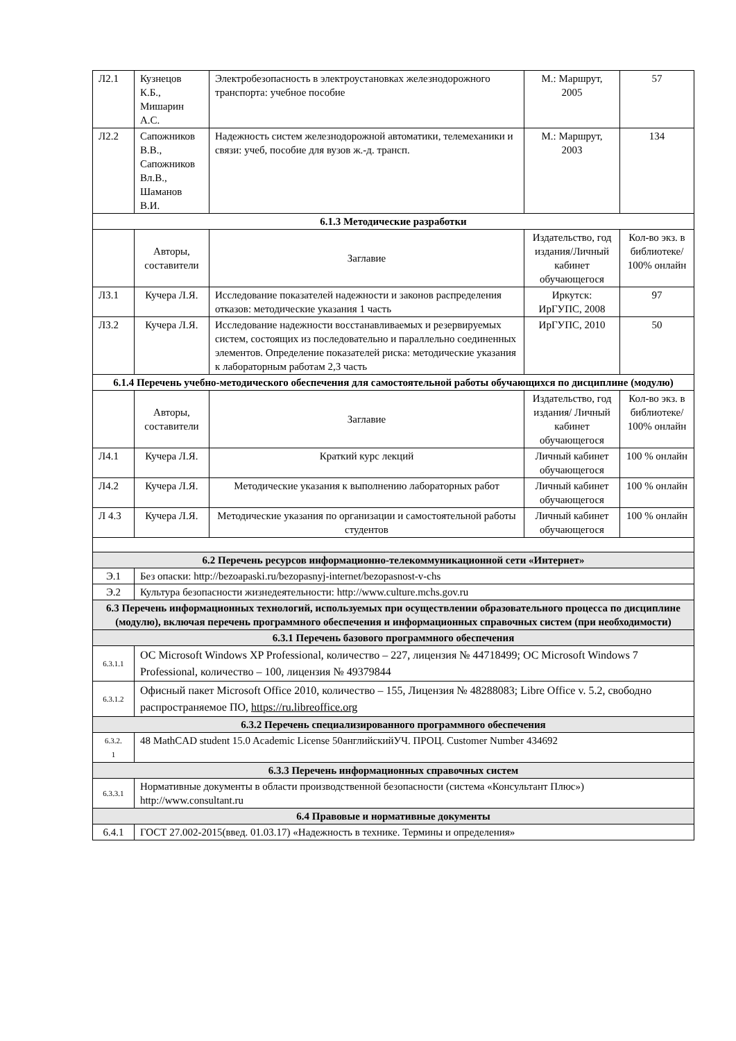| Л2.1 | Кузнецов К.Б., Мишарин А.С. | Электробезопасность в электроустановках железнодорожного транспорта: учебное пособие | М.: Маршрут, 2005 | 57 |
| Л2.2 | Сапожников В.В., Сапожников Вл.В., Шаманов В.И. | Надежность систем железнодорожной автоматики, телемеханики и связи: учеб, пособие для вузов ж.-д. трансп. | М.: Маршрут, 2003 | 134 |
| 6.1.3 Методические разработки | | | | |
| | Авторы, составители | Заглавие | Издательство, год издания/Личный кабинет обучающегося | Кол-во экз. в библиотеке/ 100% онлайн |
| Л3.1 | Кучера Л.Я. | Исследование показателей надежности и законов распределения отказов: методические указания 1 часть | Иркутск: ИрГУПС, 2008 | 97 |
| Л3.2 | Кучера Л.Я. | Исследование надежности восстанавливаемых и резервируемых систем, состоящих из последовательно и параллельно соединенных элементов. Определение показателей риска: методические указания к лабораторным работам 2,3 часть | ИрГУПС, 2010 | 50 |
| 6.1.4 Перечень учебно-методического обеспечения для самостоятельной работы обучающихся по дисциплине (модулю) | | | | |
| | Авторы, составители | Заглавие | Издательство, год издания/ Личный кабинет обучающегося | Кол-во экз. в библиотеке/ 100% онлайн |
| Л4.1 | Кучера Л.Я. | Краткий курс лекций | Личный кабинет обучающегося | 100 % онлайн |
| Л4.2 | Кучера Л.Я. | Методические указания к выполнению лабораторных работ | Личный кабинет обучающегося | 100 % онлайн |
| Л 4.3 | Кучера Л.Я. | Методические указания по организации и самостоятельной работы студентов | Личный кабинет обучающегося | 100 % онлайн |
| 6.2 Перечень ресурсов информационно-телекоммуникационной сети «Интернет» | | | | |
| Э.1 | Без опаски: http://bezoapaski.ru/bezopasnyj-internet/bezopasnost-v-chs | | | |
| Э.2 | Культура безопасности жизнедеятельности: http://www.culture.mchs.gov.ru | | | |
| 6.3 Перечень информационных технологий, используемых при осуществлении образовательного процесса по дисциплине (модулю), включая перечень программного обеспечения и информационных справочных систем (при необходимости) | | | | |
| 6.3.1 Перечень базового программного обеспечения | | | | |
| 6.3.1.1 | ОС Microsoft Windows XP Professional, количество – 227, лицензия № 44718499; ОС Microsoft Windows 7 Professional, количество – 100, лицензия № 49379844 | | | |
| 6.3.1.2 | Офисный пакет Microsoft Office 2010, количество – 155, Лицензия № 48288083; Libre Office v. 5.2, свободно распространяемое ПО, https://ru.libreoffice.org | | | |
| 6.3.2 Перечень специализированного программного обеспечения | | | | |
| 6.3.2. 1 | 48 MathCAD student 15.0 Academic License 50английскийУЧ. ПРОЦ. Customer Number 434692 | | | |
| 6.3.3 Перечень информационных справочных систем | | | | |
| 6.3.3.1 | Нормативные документы в области производственной безопасности (система «Консультант Плюс») http://www.consultant.ru | | | |
| 6.4 Правовые и нормативные документы | | | | |
| 6.4.1 | ГОСТ 27.002-2015(введ. 01.03.17) «Надежность в технике. Термины и определения» | | | |